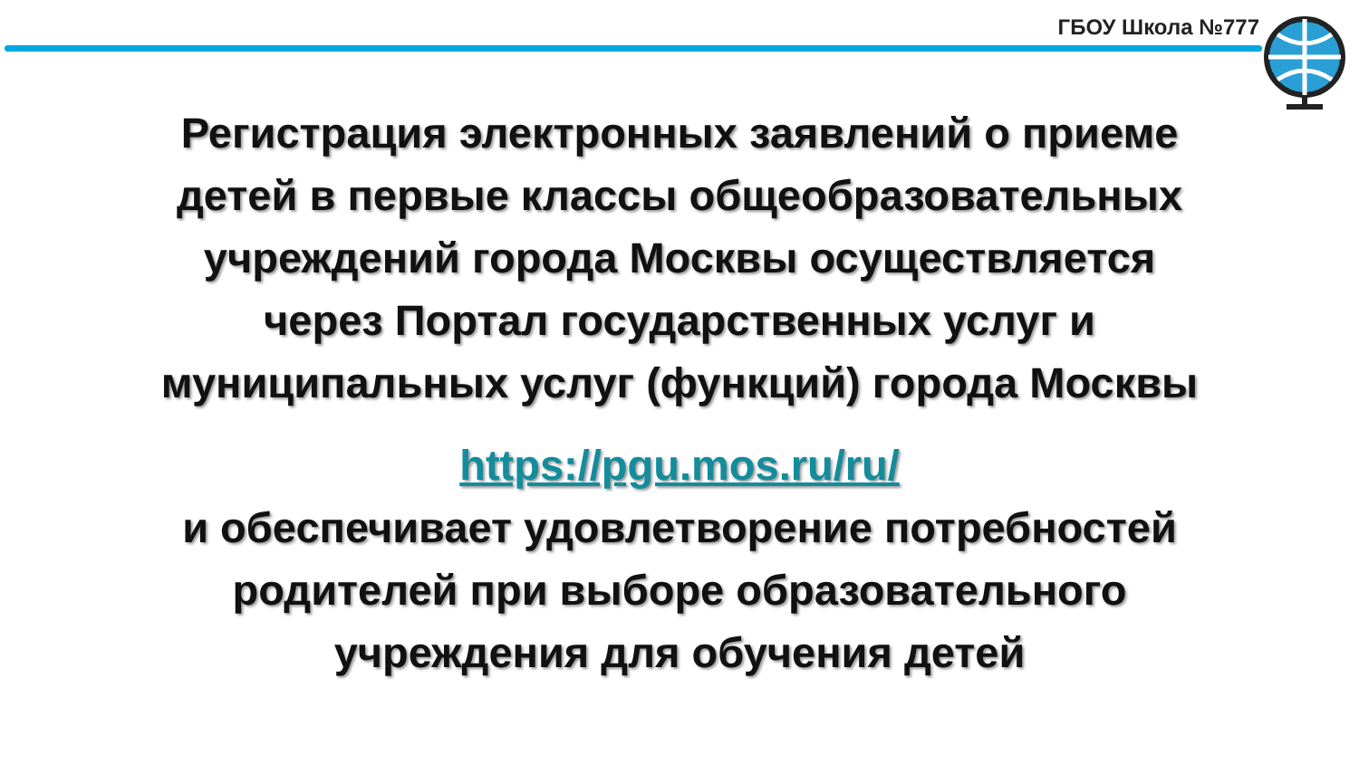ГБОУ Школа №777
Регистрация электронных заявлений о приеме
детей в первые классы общеобразовательных
учреждений города Москвы осуществляется
через Портал государственных услуг и
муниципальных услуг (функций) города Москвы
https://pgu.mos.ru/ru/
и обеспечивает удовлетворение потребностей
родителей при выборе образовательного
учреждения для обучения детей